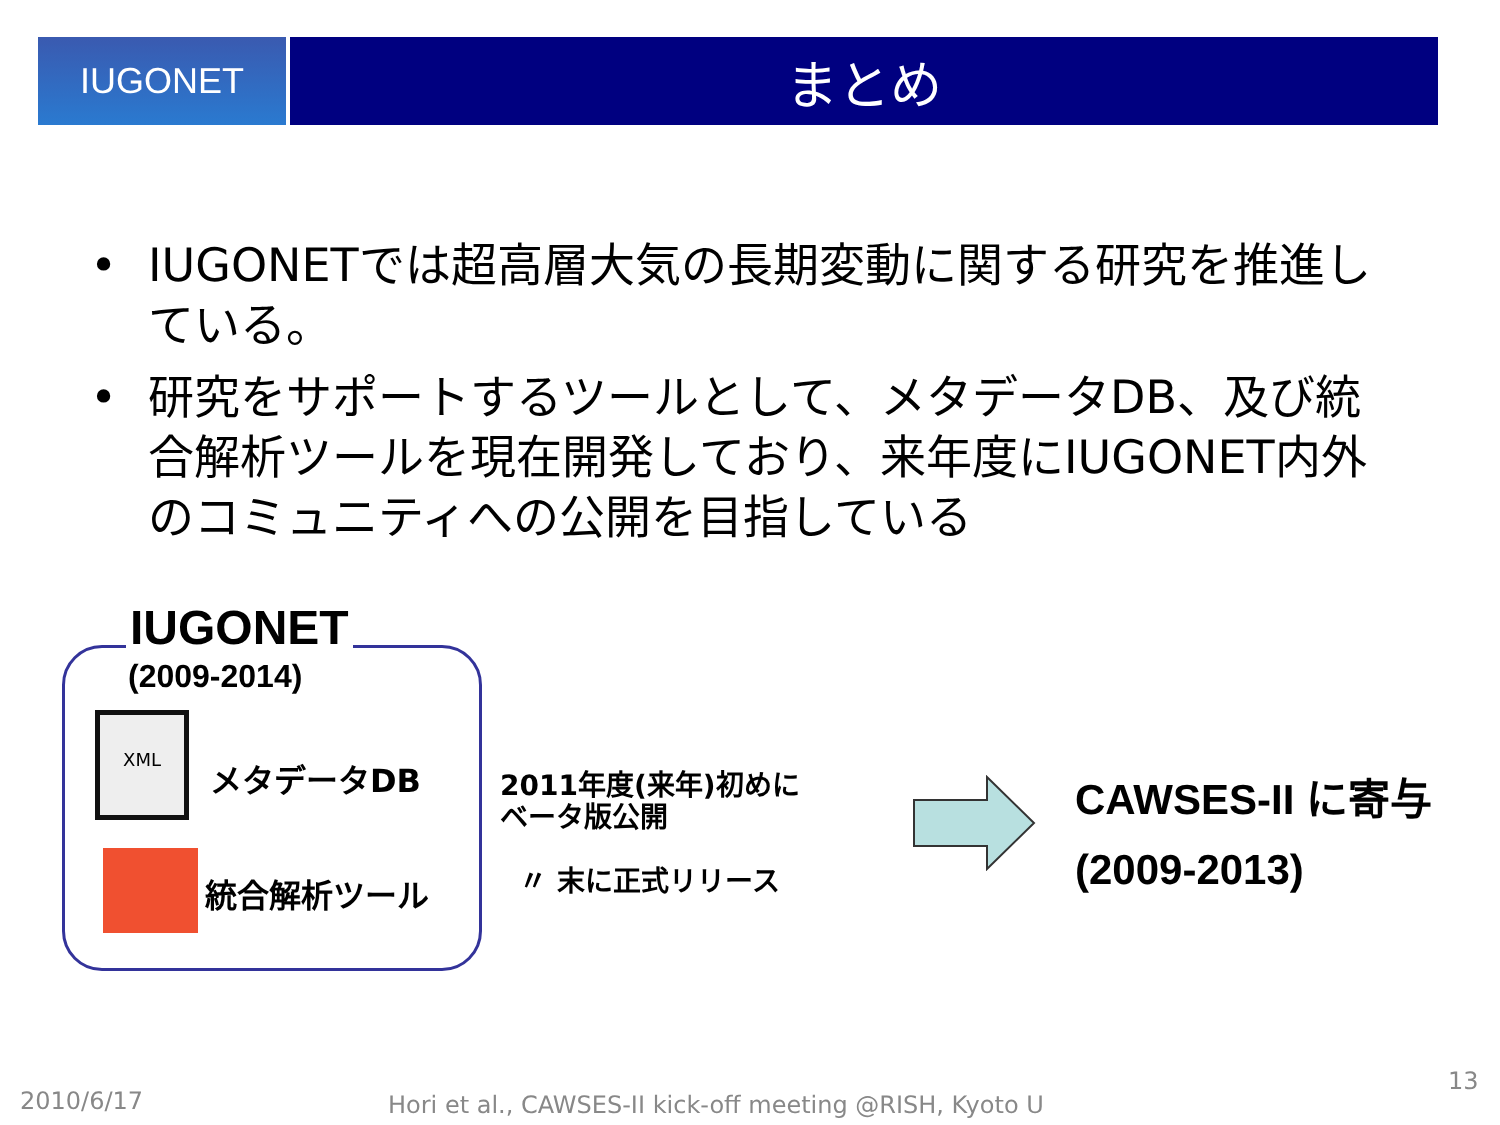IUGONET
まとめ
• IUGONETでは超高層大気の長期変動に関する研究を推進している。
• 研究をサポートするツールとして、メタデータDB、及び統合解析ツールを現在開発しており、来年度にIUGONET内外のコミュニティへの公開を目指している
IUGONET
(2009-2014)
XML
メタデータDB
統合解析ツール
2011年度(来年)初めに
ベータ版公開
〃 末に正式リリース
CAWSES-II に寄与
(2009-2013)
2010/6/17
Hori et al., CAWSES-II kick-off meeting @RISH, Kyoto U
13